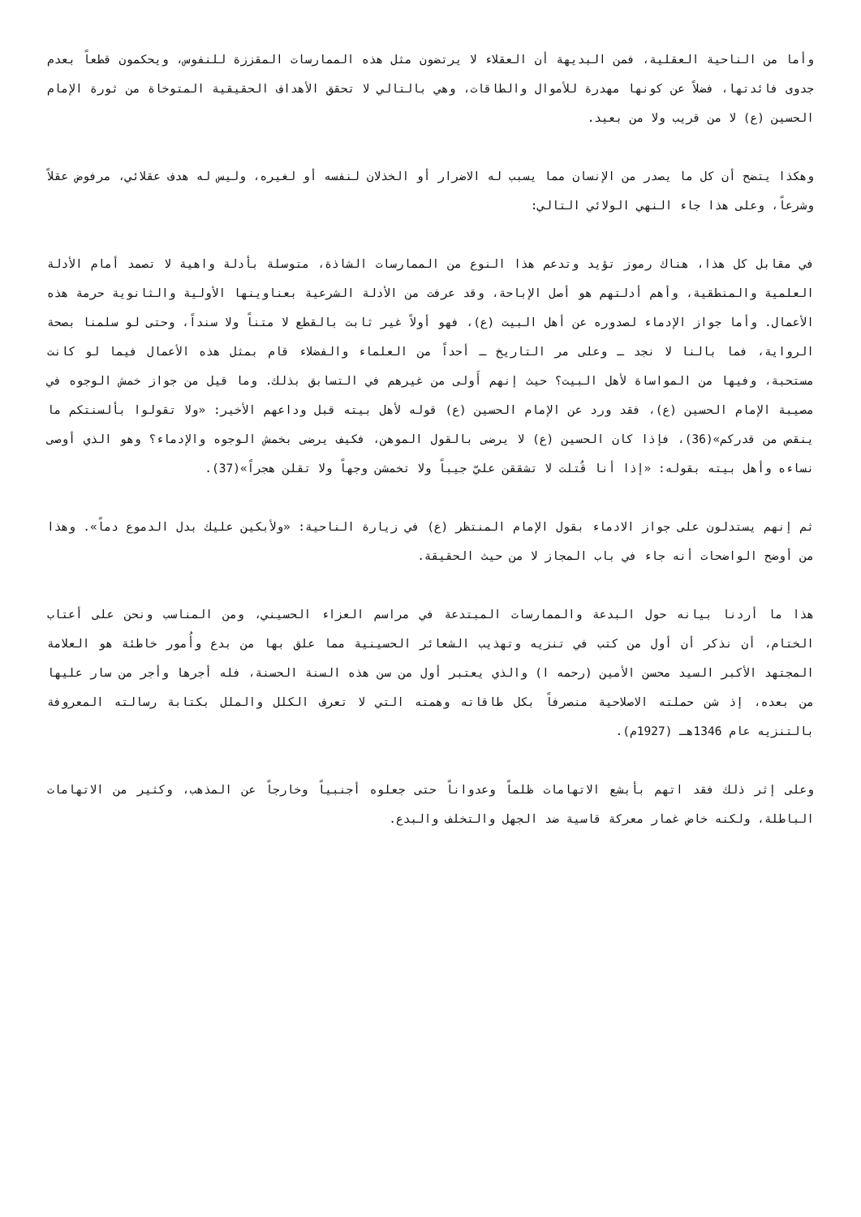وأما من الناحية العقلية، فمن البديهة أن العقلاء لا يرتضون مثل هذه الممارسات المقززة للنفوس، ويحكمون قطعاً بعدم جدوى فائدتها، فضلاً عن كونها مهدرة للأموال والطاقات، وهي بالتالي لا تحقق الأهداف الحقيقية المتوخاة من ثورة الإمام الحسين (ع) لا من قريب ولا من بعيد.
وهكذا يتضح أن كل ما يصدر من الإنسان مما يسبب له الاضرار أو الخذلان لنفسه أو لغيره، وليس له هدف عقلائي، مرفوض عقلاً وشرعاً، وعلى هذا جاء النهي الولائي التالي:
في مقابل كل هذا، هناك رموز تؤيد وتدعم هذا النوع من الممارسات الشاذة، متوسلة بأدلة واهية لا تصمد أمام الأدلة العلمية والمنطقية، وأهم أدلتهم هو أصل الإباحة، وقد عرفت من الأدلة الشرعية بعناوينها الأولية والثانوية حرمة هذه الأعمال. وأما جواز الإدماء لصدوره عن أهل البيت (ع)، فهو أولاً غير ثابت بالقطع لا متناً ولا سنداً، وحتى لو سلمنا بصحة الرواية، فما بالنا لا نجد ـ وعلى مر التاريخ ـ أحداً من العلماء والفضلاء قام بمثل هذه الأعمال فيما لو كانت مستحبة، وفيها من المواساة لأهل البيت؟ حيث إنهم أَولى من غيرهم في التسابق بذلك. وما قيل من جواز خمش الوجوه في مصيبة الإمام الحسين (ع)، فقد ورد عن الإمام الحسين (ع) قوله لأهل بيته قبل وداعهم الأخير: «ولا تقولوا بألسنتكم ما ينقص من قدركم»(36)، فإذا كان الحسين (ع) لا يرضى بالقول الموهن، فكيف يرضى بخمش الوجوه والإدماء؟ وهو الذي أوصى نساءه وأهل بيته بقوله: «إذا أنا قُتلت لا تشققن عليّ جيباً ولا تخمشن وجهاً ولا تقلن هجراً»(37).
ثم إنهم يستدلون على جواز الادماء بقول الإمام المنتظر (ع) في زيارة الناحية: «ولأبكين عليك بدل الدموع دماً». وهذا من أوضح الواضحات أنه جاء في باب المجاز لا من حيث الحقيقة.
هذا ما أردنا بيانه حول البدعة والممارسات المبتدعة في مراسم العزاء الحسيني، ومن المناسب ونحن على أعتاب الختام، أن نذكر أن أول من كتب في تنزيه وتهذيب الشعائر الحسينية مما علق بها من بدع وأُمور خاطئة هو العلامة المجتهد الأكبر السيد محسن الأمين (رحمه ا) والذي يعتبر أول من سن هذه السنة الحسنة، فله أجرها وأجر من سار عليها من بعده، إذ شن حملته الاصلاحية منصرفاً بكل طاقاته وهمته التي لا تعرف الكلل والملل بكتابة رسالته المعروفة بالتنزيه عام 1346هـ (1927م).
وعلى إثر ذلك فقد اتهم بأبشع الاتهامات ظلماً وعدواناً حتى جعلوه أجنبياً وخارجاً عن المذهب، وكثير من الاتهامات الباطلة، ولكنه خاض غمار معركة قاسية ضد الجهل والتخلف والبدع.